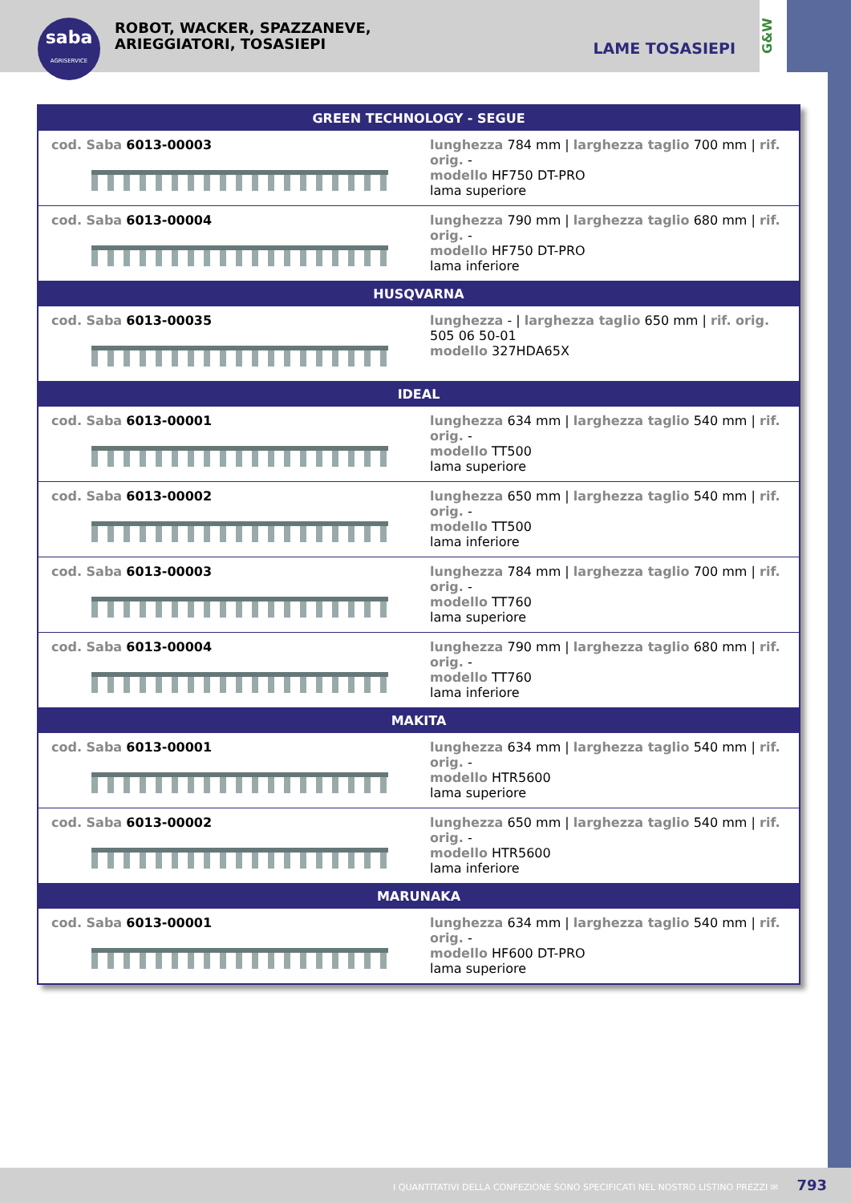saba
AGRISERVICE
ROBOT, WACKER, SPAZZANEVE,
ARIEGGIATORI, TOSASIEPI
LAME TOSASIEPI
G&W
| GREEN TECHNOLOGY - SEGUE | |
| --- | --- |
| cod. Saba 6013-00003 | lunghezza 784 mm / larghezza taglio 700 mm / rif. orig. - modello HF750 DT-PRO lama superiore |
| cod. Saba 6013-00004 | lunghezza 790 mm / larghezza taglio 680 mm / rif. orig. - modello HF750 DT-PRO lama inferiore |
| HUSQVARNA | |
| cod. Saba 6013-00035 | lunghezza - / larghezza taglio 650 mm / rif. orig. 505 06 50-01 modello 327HDA65X |
| IDEAL | |
| cod. Saba 6013-00001 | lunghezza 634 mm / larghezza taglio 540 mm / rif. orig. - modello TT500 lama superiore |
| cod. Saba 6013-00002 | lunghezza 650 mm / larghezza taglio 540 mm / rif. orig. - modello TT500 lama inferiore |
| cod. Saba 6013-00003 | lunghezza 784 mm / larghezza taglio 700 mm / rif. orig. - modello TT760 lama superiore |
| cod. Saba 6013-00004 | lunghezza 790 mm / larghezza taglio 680 mm / rif. orig. - modello TT760 lama inferiore |
| MAKITA | |
| cod. Saba 6013-00001 | lunghezza 634 mm / larghezza taglio 540 mm / rif. orig. - modello HTR5600 lama superiore |
| cod. Saba 6013-00002 | lunghezza 650 mm / larghezza taglio 540 mm / rif. orig. - modello HTR5600 lama inferiore |
| MARUNAKA | |
| cod. Saba 6013-00001 | lunghezza 634 mm / larghezza taglio 540 mm / rif. orig. - modello HF600 DT-PRO lama superiore |
I QUANTITATIVI DELLA CONFEZIONE SONO SPECIFICATI NEL NOSTRO LISTINO PREZZI ✉ 793